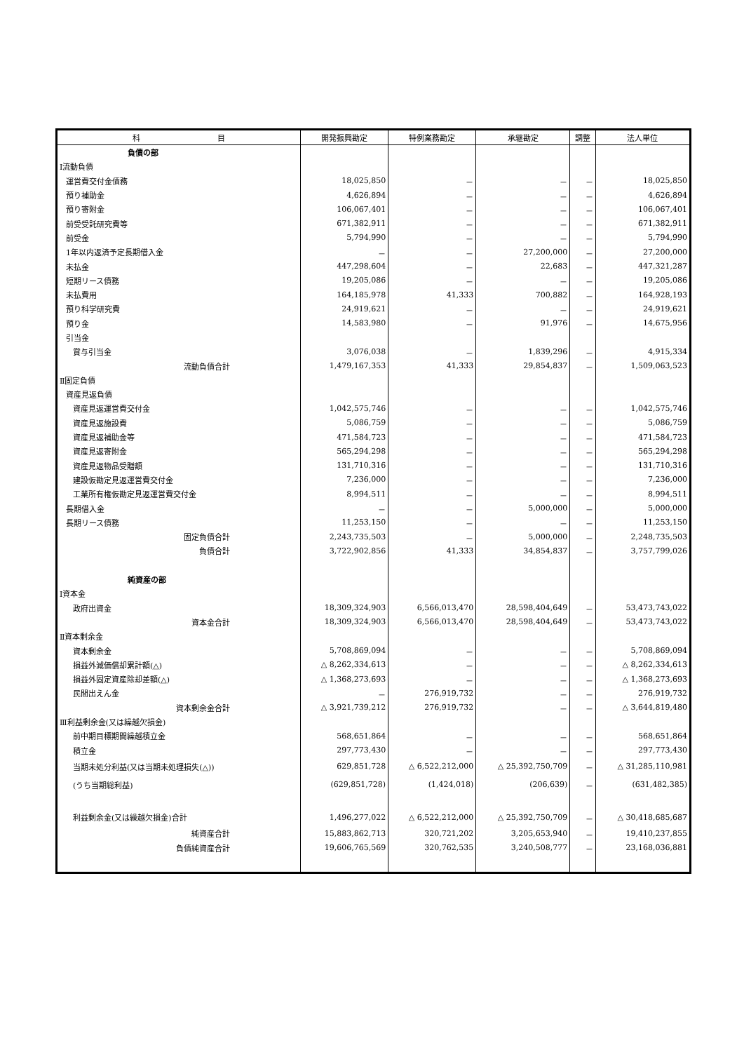| 科 目 | 開発振興勘定 | 特例業務勘定 | 承継勘定 | 調整 | 法人単位 |
| --- | --- | --- | --- | --- | --- |
| 負債の部 | | | | | |
| Ⅰ流動負債 | | | | | |
| 運営費交付金債務 | 18,025,850 | － | － | － | 18,025,850 |
| 預り補助金 | 4,626,894 | － | － | － | 4,626,894 |
| 預り寄附金 | 106,067,401 | － | － | － | 106,067,401 |
| 前受受託研究費等 | 671,382,911 | － | － | － | 671,382,911 |
| 前受金 | 5,794,990 | － | － | － | 5,794,990 |
| 1年以内返済予定長期借入金 | － | － | 27,200,000 | － | 27,200,000 |
| 未払金 | 447,298,604 | － | 22,683 | － | 447,321,287 |
| 短期リース債務 | 19,205,086 | － | － | － | 19,205,086 |
| 未払費用 | 164,185,978 | 41,333 | 700,882 | － | 164,928,193 |
| 預り科学研究費 | 24,919,621 | － | － | － | 24,919,621 |
| 預り金 | 14,583,980 | － | 91,976 | － | 14,675,956 |
| 引当金 | | | | | |
| 賞与引当金 | 3,076,038 | － | 1,839,296 | － | 4,915,334 |
| 流動負債合計 | 1,479,167,353 | 41,333 | 29,854,837 | － | 1,509,063,523 |
| Ⅱ固定負債 | | | | | |
| 資産見返負債 | | | | | |
| 資産見返運営費交付金 | 1,042,575,746 | － | － | － | 1,042,575,746 |
| 資産見返施設費 | 5,086,759 | － | － | － | 5,086,759 |
| 資産見返補助金等 | 471,584,723 | － | － | － | 471,584,723 |
| 資産見返寄附金 | 565,294,298 | － | － | － | 565,294,298 |
| 資産見返物品受贈額 | 131,710,316 | － | － | － | 131,710,316 |
| 建設仮勘定見返運営費交付金 | 7,236,000 | － | － | － | 7,236,000 |
| 工業所有権仮勘定見返運営費交付金 | 8,994,511 | － | － | － | 8,994,511 |
| 長期借入金 | － | － | 5,000,000 | － | 5,000,000 |
| 長期リース債務 | 11,253,150 | － | － | － | 11,253,150 |
| 固定負債合計 | 2,243,735,503 | － | 5,000,000 | － | 2,248,735,503 |
| 負債合計 | 3,722,902,856 | 41,333 | 34,854,837 | － | 3,757,799,026 |
| 純資産の部 | | | | | |
| Ⅰ資本金 | | | | | |
| 政府出資金 | 18,309,324,903 | 6,566,013,470 | 28,598,404,649 | － | 53,473,743,022 |
| 資本金合計 | 18,309,324,903 | 6,566,013,470 | 28,598,404,649 | － | 53,473,743,022 |
| Ⅱ資本剰余金 | | | | | |
| 資本剰余金 | 5,708,869,094 | － | － | － | 5,708,869,094 |
| 損益外減価償却累計額(△) | △ 8,262,334,613 | － | － | － | △ 8,262,334,613 |
| 損益外固定資産除却差額(△) | △ 1,368,273,693 | － | － | － | △ 1,368,273,693 |
| 民間出えん金 | － | 276,919,732 | － | － | 276,919,732 |
| 資本剰余金合計 | △ 3,921,739,212 | 276,919,732 | － | － | △ 3,644,819,480 |
| Ⅲ利益剰余金(又は繰越欠損金) | | | | | |
| 前中期目標期間繰越積立金 | 568,651,864 | － | － | － | 568,651,864 |
| 積立金 | 297,773,430 | － | － | － | 297,773,430 |
| 当期未処分利益(又は当期未処理損失(△)) | 629,851,728 | △ 6,522,212,000 | △ 25,392,750,709 | － | △ 31,285,110,981 |
| (うち当期総利益) | (629,851,728) | (1,424,018) | (206,639) | － | (631,482,385) |
| 利益剰余金(又は繰越欠損金)合計 | 1,496,277,022 | △ 6,522,212,000 | △ 25,392,750,709 | － | △ 30,418,685,687 |
| 純資産合計 | 15,883,862,713 | 320,721,202 | 3,205,653,940 | － | 19,410,237,855 |
| 負債純資産合計 | 19,606,765,569 | 320,762,535 | 3,240,508,777 | － | 23,168,036,881 |